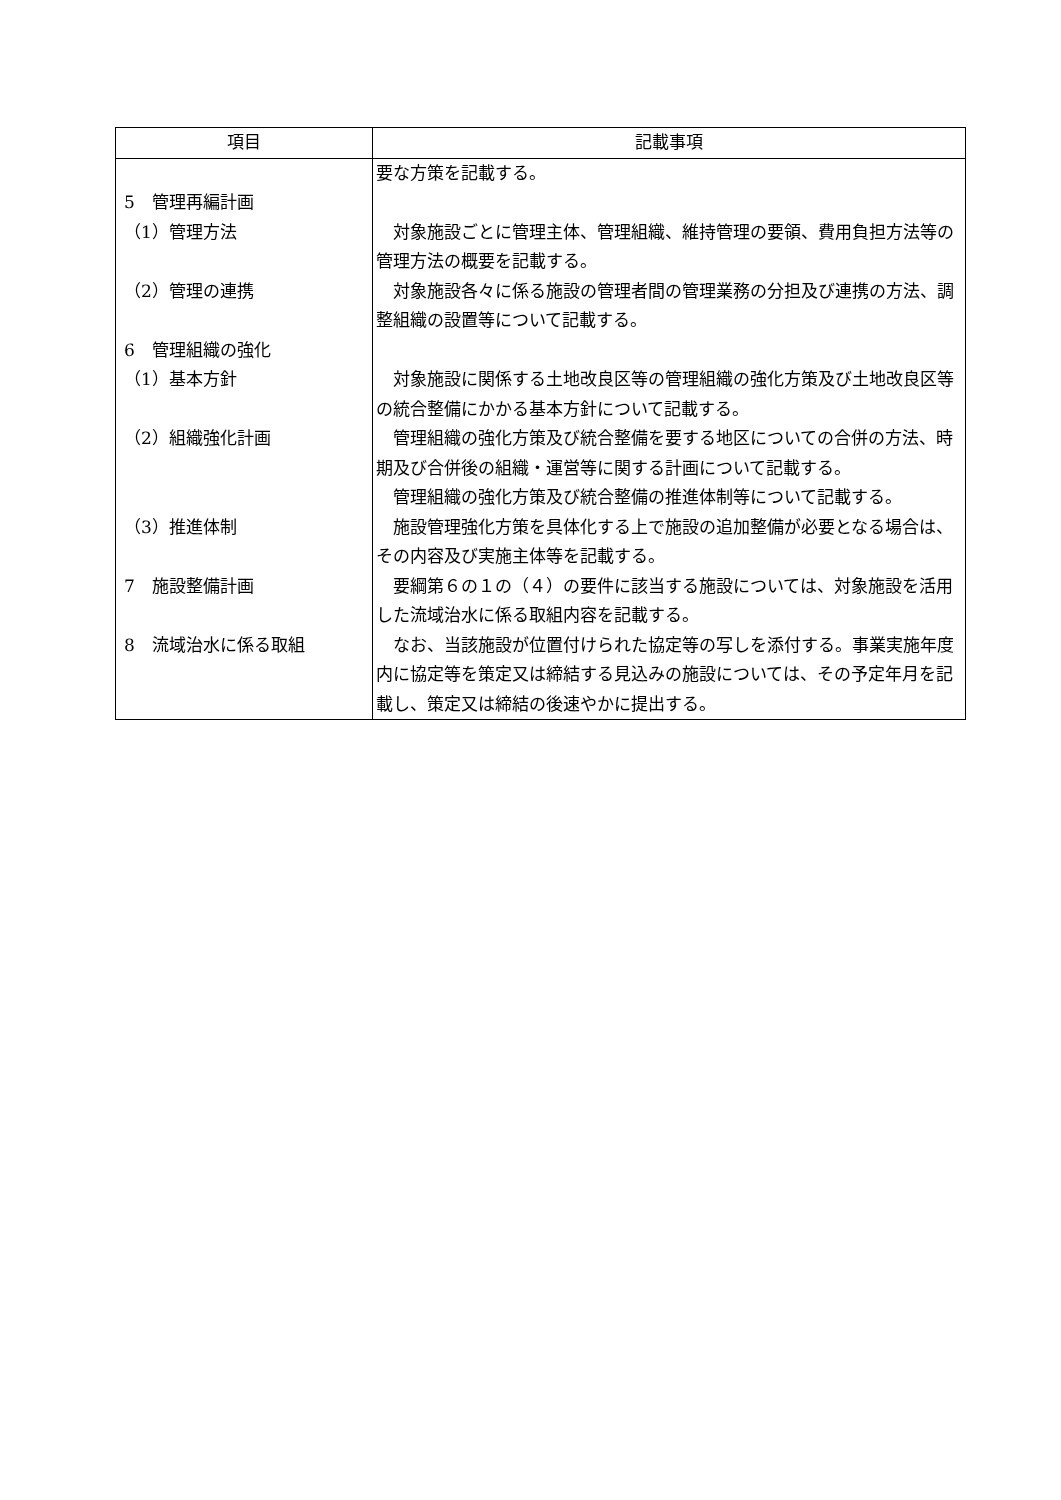| 項目 | 記載事項 |
| --- | --- |
| 5 管理再編計画 （1）管理方法 （2）管理の連携 6 管理組織の強化 （1）基本方針 （2）組織強化計画 （3）推進体制 7 施設整備計画 8 流域治水に係る取組 | 要な方策を記載する。 対象施設ごとに管理主体、管理組織、維持管理の要領、費用負担方法等の管理方法の概要を記載する。 対象施設各々に係る施設の管理者間の管理業務の分担及び連携の方法、調整組織の設置等について記載する。 対象施設に関係する土地改良区等の管理組織の強化方策及び土地改良区等の統合整備にかかる基本方針について記載する。 管理組織の強化方策及び統合整備を要する地区についての合併の方法、時期及び合併後の組織・運営等に関する計画について記載する。 管理組織の強化方策及び統合整備の推進体制等について記載する。 施設管理強化方策を具体化する上で施設の追加整備が必要となる場合は、その内容及び実施主体等を記載する。 要綱第６の１の（４）の要件に該当する施設については、対象施設を活用した流域治水に係る取組内容を記載する。 なお、当該施設が位置付けられた協定等の写しを添付する。事業実施年度内に協定等を策定又は締結する見込みの施設については、その予定年月を記載し、策定又は締結の後速やかに提出する。 |